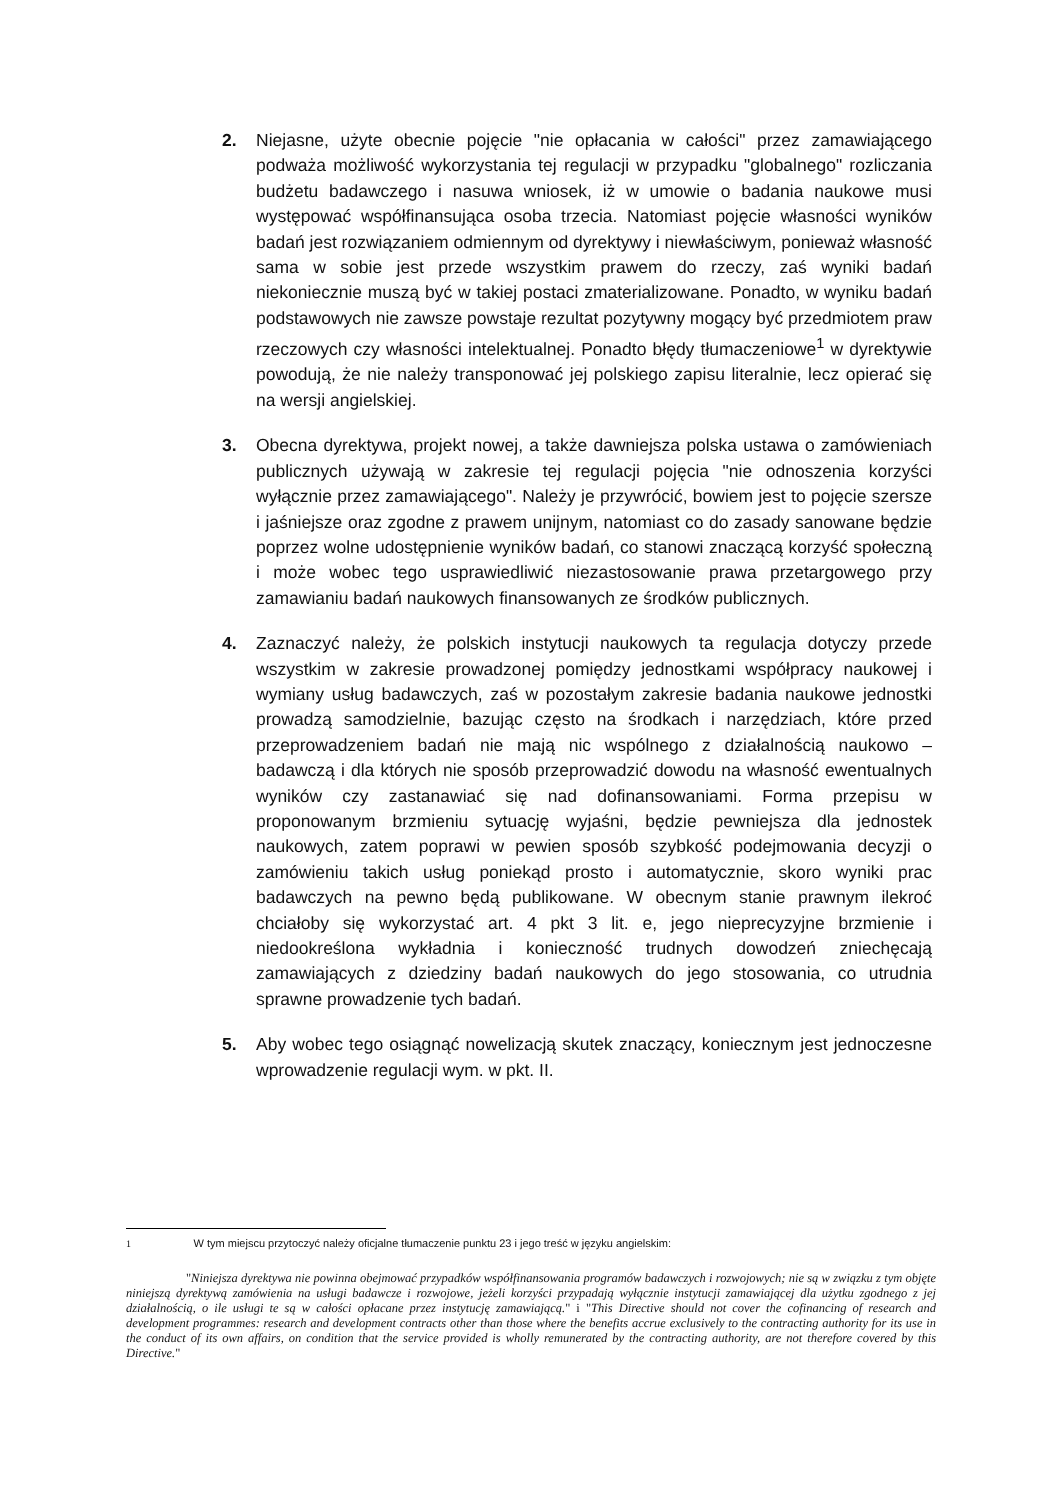2. Niejasne, użyte obecnie pojęcie "nie opłacania w całości" przez zamawiającego podważa możliwość wykorzystania tej regulacji w przypadku "globalnego" rozliczania budżetu badawczego i nasuwa wniosek, iż w umowie o badania naukowe musi występować współfinansująca osoba trzecia. Natomiast pojęcie własności wyników badań jest rozwiązaniem odmiennym od dyrektywy i niewłaściwym, ponieważ własność sama w sobie jest przede wszystkim prawem do rzeczy, zaś wyniki badań niekoniecznie muszą być w takiej postaci zmaterializowane. Ponadto, w wyniku badań podstawowych nie zawsze powstaje rezultat pozytywny mogący być przedmiotem praw rzeczowych czy własności intelektualnej. Ponadto błędy tłumaczeniowe<sup>1</sup> w dyrektywie powodują, że nie należy transponować jej polskiego zapisu literalnie, lecz opierać się na wersji angielskiej.
3. Obecna dyrektywa, projekt nowej, a także dawniejsza polska ustawa o zamówieniach publicznych używają w zakresie tej regulacji pojęcia "nie odnoszenia korzyści wyłącznie przez zamawiającego". Należy je przywrócić, bowiem jest to pojęcie szersze i jaśniejsze oraz zgodne z prawem unijnym, natomiast co do zasady sanowane będzie poprzez wolne udostępnienie wyników badań, co stanowi znaczącą korzyść społeczną i może wobec tego usprawiedliwić niezastosowanie prawa przetargowego przy zamawianiu badań naukowych finansowanych ze środków publicznych.
4. Zaznaczyć należy, że polskich instytucji naukowych ta regulacja dotyczy przede wszystkim w zakresie prowadzonej pomiędzy jednostkami współpracy naukowej i wymiany usług badawczych, zaś w pozostałym zakresie badania naukowe jednostki prowadzą samodzielnie, bazując często na środkach i narzędziach, które przed przeprowadzeniem badań nie mają nic wspólnego z działalnością naukowo – badawczą i dla których nie sposób przeprowadzić dowodu na własność ewentualnych wyników czy zastanawiać się nad dofinansowaniami. Forma przepisu w proponowanym brzmieniu sytuację wyjaśni, będzie pewniejsza dla jednostek naukowych, zatem poprawi w pewien sposób szybkość podejmowania decyzji o zamówieniu takich usług poniekąd prosto i automatycznie, skoro wyniki prac badawczych na pewno będą publikowane. W obecnym stanie prawnym ilekroć chciałoby się wykorzystać art. 4 pkt 3 lit. e, jego nieprecyzyjne brzmienie i niedookreślona wykładnia i konieczność trudnych dowodzeń zniechęcają zamawiających z dziedziny badań naukowych do jego stosowania, co utrudnia sprawne prowadzenie tych badań.
5. Aby wobec tego osiągnąć nowelizacją skutek znaczący, koniecznym jest jednoczesne wprowadzenie regulacji wym. w pkt. II.
1 W tym miejscu przytoczyć należy oficjalne tłumaczenie punktu 23 i jego treść w języku angielskim:
"Niniejsza dyrektywa nie powinna obejmować przypadków współfinansowania programów badawczych i rozwojowych; nie są w związku z tym objęte niniejszą dyrektywą zamówienia na usługi badawcze i rozwojowe, jeżeli korzyści przypadają wyłącznie instytucji zamawiającej dla użytku zgodnego z jej działalnością, o ile usługi te są w całości opłacane przez instytucję zamawiającą." i "This Directive should not cover the cofinancing of research and development programmes: research and development contracts other than those where the benefits accrue exclusively to the contracting authority for its use in the conduct of its own affairs, on condition that the service provided is wholly remunerated by the contracting authority, are not therefore covered by this Directive."